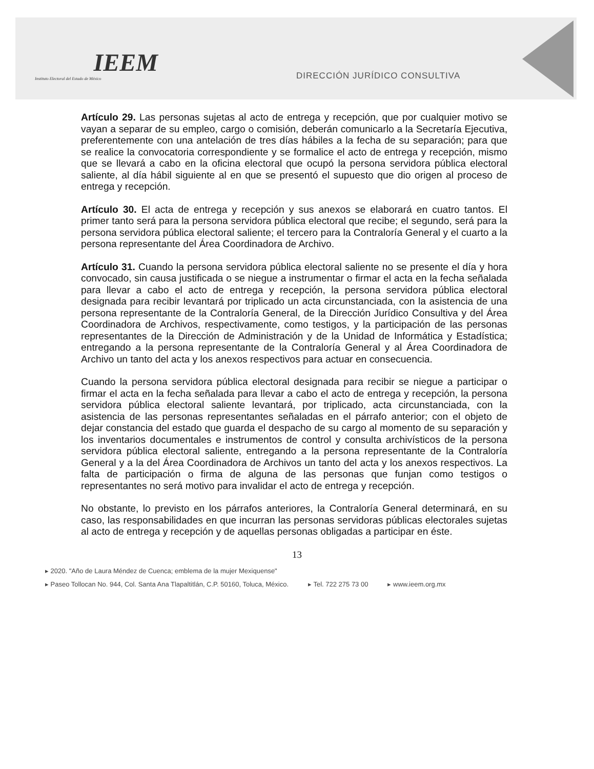IEEM
Instituto Electoral del Estado de México
DIRECCIÓN JURÍDICO CONSULTIVA
Artículo 29. Las personas sujetas al acto de entrega y recepción, que por cualquier motivo se vayan a separar de su empleo, cargo o comisión, deberán comunicarlo a la Secretaría Ejecutiva, preferentemente con una antelación de tres días hábiles a la fecha de su separación; para que se realice la convocatoria correspondiente y se formalice el acto de entrega y recepción, mismo que se llevará a cabo en la oficina electoral que ocupó la persona servidora pública electoral saliente, al día hábil siguiente al en que se presentó el supuesto que dio origen al proceso de entrega y recepción.
Artículo 30. El acta de entrega y recepción y sus anexos se elaborará en cuatro tantos. El primer tanto será para la persona servidora pública electoral que recibe; el segundo, será para la persona servidora pública electoral saliente; el tercero para la Contraloría General y el cuarto a la persona representante del Área Coordinadora de Archivo.
Artículo 31. Cuando la persona servidora pública electoral saliente no se presente el día y hora convocado, sin causa justificada o se niegue a instrumentar o firmar el acta en la fecha señalada para llevar a cabo el acto de entrega y recepción, la persona servidora pública electoral designada para recibir levantará por triplicado un acta circunstanciada, con la asistencia de una persona representante de la Contraloría General, de la Dirección Jurídico Consultiva y del Área Coordinadora de Archivos, respectivamente, como testigos, y la participación de las personas representantes de la Dirección de Administración y de la Unidad de Informática y Estadística; entregando a la persona representante de la Contraloría General y al Área Coordinadora de Archivo un tanto del acta y los anexos respectivos para actuar en consecuencia.
Cuando la persona servidora pública electoral designada para recibir se niegue a participar o firmar el acta en la fecha señalada para llevar a cabo el acto de entrega y recepción, la persona servidora pública electoral saliente levantará, por triplicado, acta circunstanciada, con la asistencia de las personas representantes señaladas en el párrafo anterior; con el objeto de dejar constancia del estado que guarda el despacho de su cargo al momento de su separación y los inventarios documentales e instrumentos de control y consulta archivísticos de la persona servidora pública electoral saliente, entregando a la persona representante de la Contraloría General y a la del Área Coordinadora de Archivos un tanto del acta y los anexos respectivos. La falta de participación o firma de alguna de las personas que funjan como testigos o representantes no será motivo para invalidar el acto de entrega y recepción.
No obstante, lo previsto en los párrafos anteriores, la Contraloría General determinará, en su caso, las responsabilidades en que incurran las personas servidoras públicas electorales sujetas al acto de entrega y recepción y de aquellas personas obligadas a participar en éste.
13
▸ 2020. "Año de Laura Méndez de Cuenca; emblema de la mujer Mexiquense"
▸ Paseo Tollocan No. 944, Col. Santa Ana Tlapaltitlán, C.P. 50160, Toluca, México. ▸ Tel. 722 275 73 00 ▸ www.ieem.org.mx